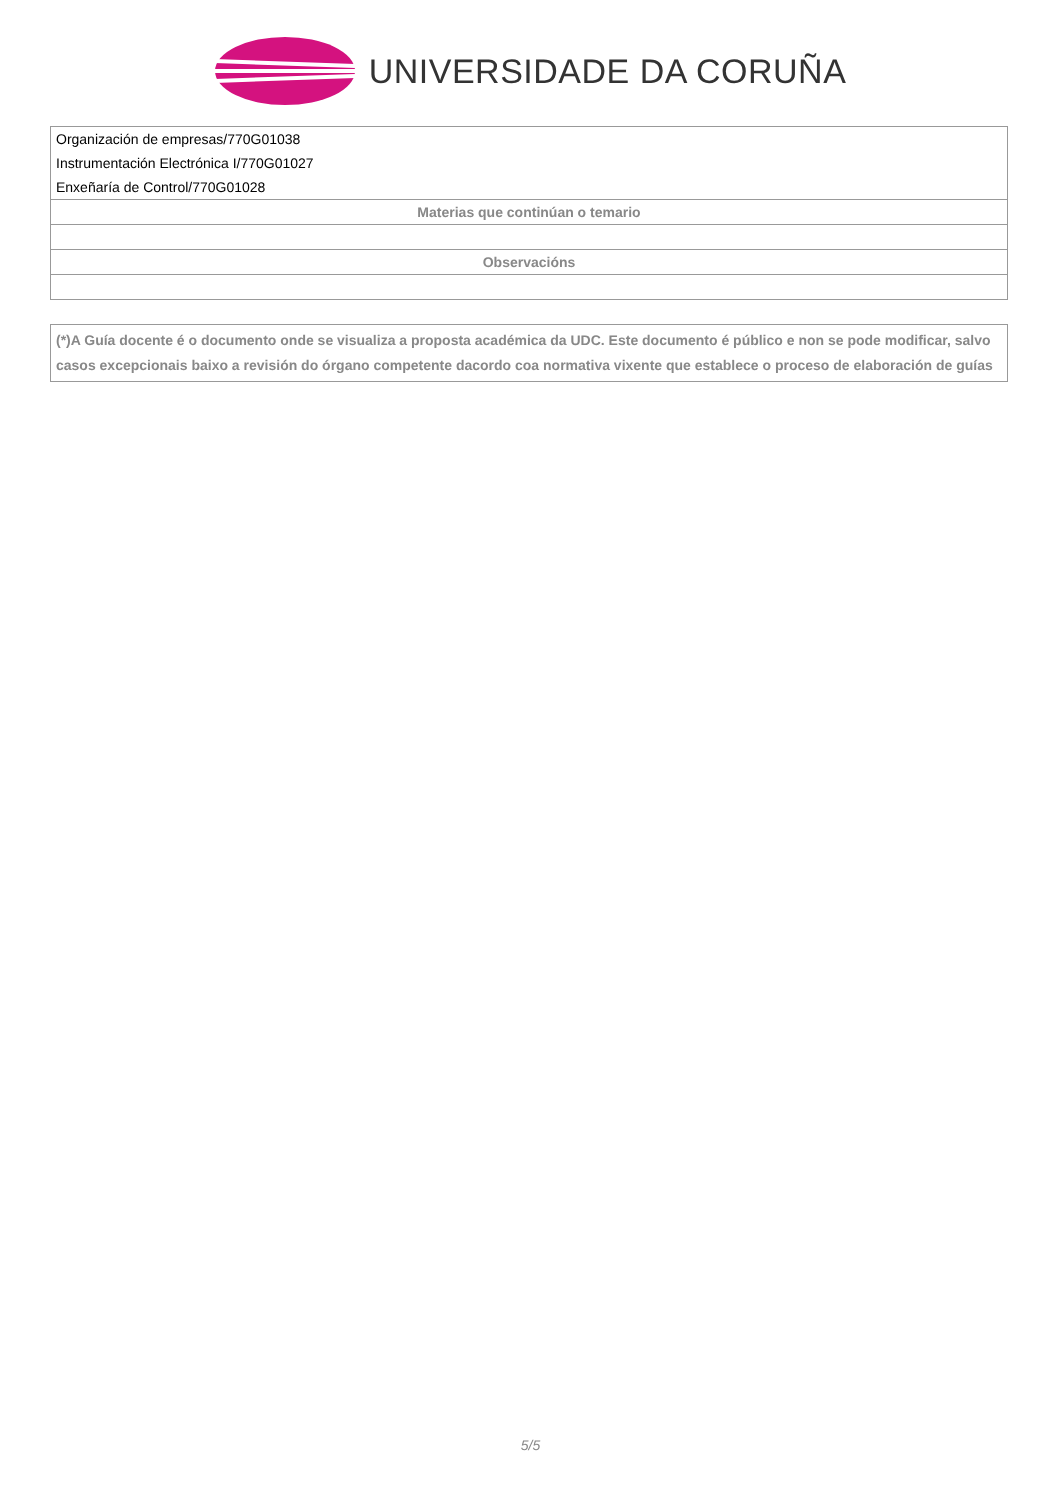UNIVERSIDADE DA CORUÑA
| Organización de empresas/770G01038 |
| Instrumentación Electrónica I/770G01027 |
| Enxeñaría de Control/770G01028 |
| Materias que continúan o temario |
| Observacións |
(*)A Guía docente é o documento onde se visualiza a proposta académica da UDC. Este documento é público e non se pode modificar, salvo casos excepcionais baixo a revisión do órgano competente dacordo coa normativa vixente que establece o proceso de elaboración de guías
5/5